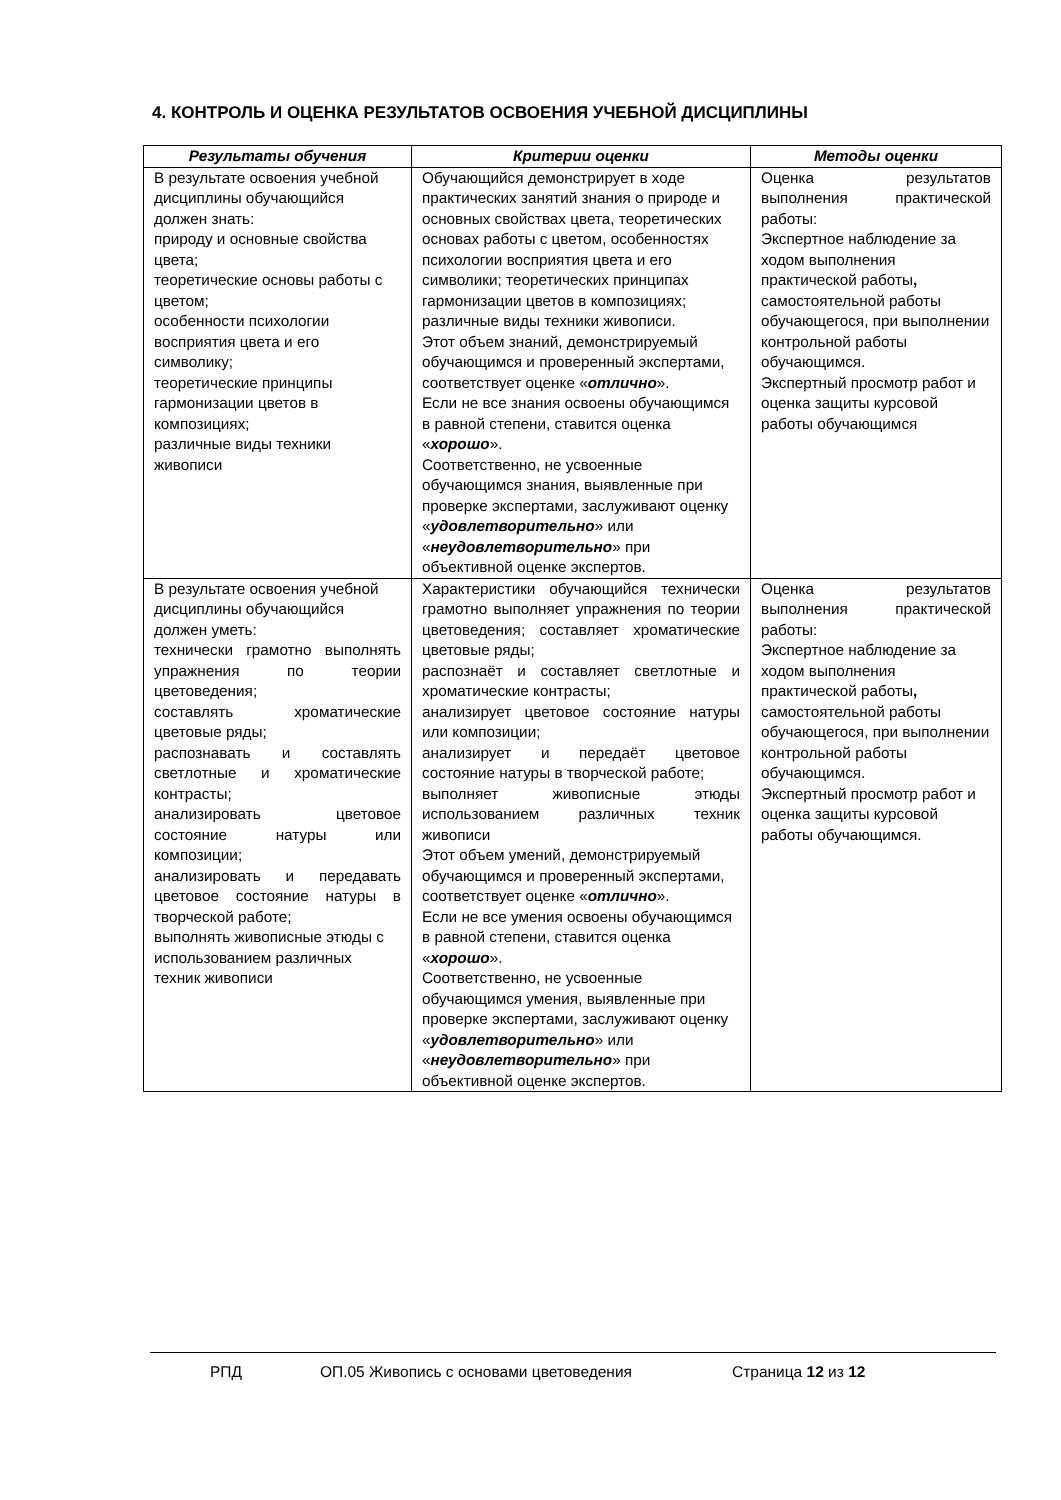4. КОНТРОЛЬ И ОЦЕНКА РЕЗУЛЬТАТОВ ОСВОЕНИЯ УЧЕБНОЙ ДИСЦИПЛИНЫ
| Результаты обучения | Критерии оценки | Методы оценки |
| --- | --- | --- |
| В результате освоения учебной дисциплины обучающийся должен знать: природу и основные свойства цвета; теоретические основы работы с цветом; особенности психологии восприятия цвета и его символику; теоретические принципы гармонизации цветов в композициях; различные виды техники живописи | Обучающийся демонстрирует в ходе практических занятий знания о природе и основных свойствах цвета, теоретических основах работы с цветом, особенностях психологии восприятия цвета и его символики; теоретических принципах гармонизации цветов в композициях; различные виды техники живописи. Этот объем знаний, демонстрируемый обучающимся и проверенный экспертами, соответствует оценке « отлично ». Если не все знания освоены обучающимся в равной степени, ставится оценка « хорошо ». Соответственно, не усвоенные обучающимся знания, выявленные при проверке экспертами, заслуживают оценку « удовлетворительно » или « неудовлетворительно » при объективной оценке экспертов. | Оценка результатов выполнения практической работы: Экспертное наблюдение за ходом выполнения практической работы , самостоятельной работы обучающегося, при выполнении контрольной работы обучающимся. Экспертный просмотр работ и оценка защиты курсовой работы обучающимся |
| В результате освоения учебной дисциплины обучающийся должен уметь: технически грамотно выполнять упражнения по теории цветоведения; составлять хроматические цветовые ряды; распознавать и составлять светлотные и хроматические контрасты; анализировать цветовое состояние натуры или композиции; анализировать и передавать цветовое состояние натуры в творческой работе; выполнять живописные этюды с использованием различных техник живописи | Характеристики обучающийся технически грамотно выполняет упражнения по теории цветоведения; составляет хроматические цветовые ряды; распознаёт и составляет светлотные и хроматические контрасты; анализирует цветовое состояние натуры или композиции; анализирует и передаёт цветовое состояние натуры в творческой работе; выполняет живописные этюды использованием различных техник живописи Этот объем умений, демонстрируемый обучающимся и проверенный экспертами, соответствует оценке « отлично ». Если не все умения освоены обучающимся в равной степени, ставится оценка « хорошо ». Соответственно, не усвоенные обучающимся умения, выявленные при проверке экспертами, заслуживают оценку « удовлетворительно » или « неудовлетворительно » при объективной оценке экспертов. | Оценка результатов выполнения практической работы: Экспертное наблюдение за ходом выполнения практической работы , самостоятельной работы обучающегося, при выполнении контрольной работы обучающимся. Экспертный просмотр работ и оценка защиты курсовой работы обучающимся. |
РПД ОП.05 Живопись с основами цветоведения Страница 12 из 12